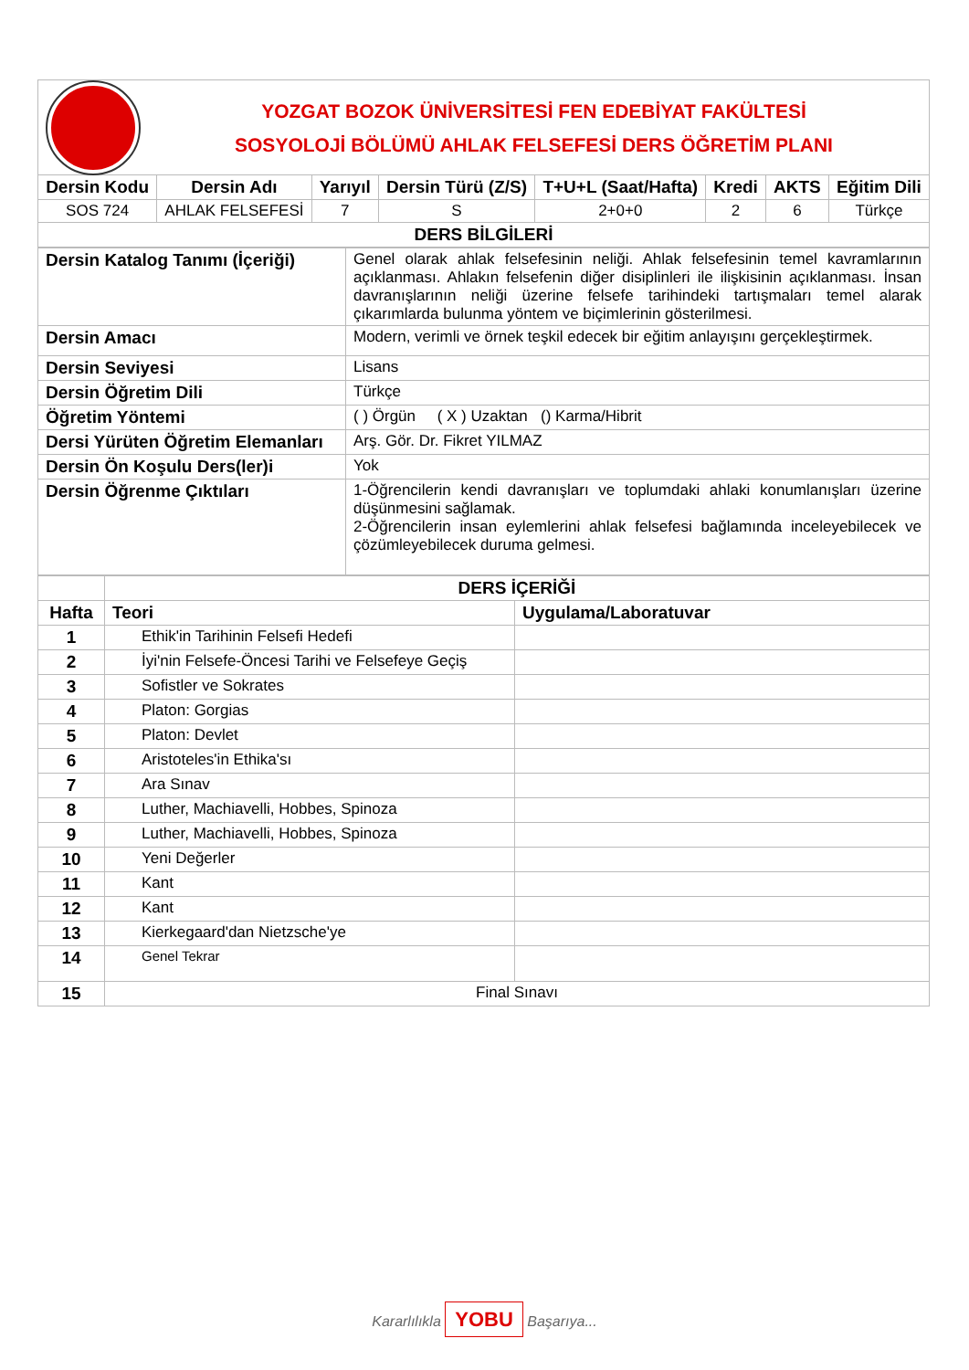YOZGAT BOZOK ÜNİVERSİTESİ FEN EDEBİYAT FAKÜLTESİ
SOSYOLOJİ BÖLÜMÜ AHLAK FELSEFESİ DERS ÖĞRETİM PLANI
| Dersin Kodu | Dersin Adı | Yarıyıl | Dersin Türü (Z/S) | T+U+L (Saat/Hafta) | Kredi | AKTS | Eğitim Dili |
| --- | --- | --- | --- | --- | --- | --- | --- |
| SOS 724 | AHLAK FELSEFESİ | 7 | S | 2+0+0 | 2 | 6 | Türkçe |
| DERS BİLGİLERİ | | | | | | | |
| Dersin Katalog Tanımı (İçeriği) | Genel olarak ahlak felsefesinin neliği. Ahlak felsefesinin temel kavramlarının açıklanması. Ahlakın felsefenin diğer disiplinleri ile ilişkisinin açıklanması. İnsan davranışlarının neliği üzerine felsefe tarihindeki tartışmaları temel alarak çıkarımlarda bulunma yöntem ve biçimlerinin gösterilmesi. |
| Dersin Amacı | Modern, verimli ve örnek teşkil edecek bir eğitim anlayışını gerçekleştirmek. |
| Dersin Seviyesi | Lisans |
| Dersin Öğretim Dili | Türkçe |
| Öğretim Yöntemi | ( ) Örgün ( X ) Uzaktan () Karma/Hibrit |
| Dersi Yürüten Öğretim Elemanları | Arş. Gör. Dr. Fikret YILMAZ |
| Dersin Ön Koşulu Ders(ler)i | Yok |
| Dersin Öğrenme Çıktıları | 1-Öğrencilerin kendi davranışları ve toplumdaki ahlaki konumlanışları üzerine düşünmesini sağlamak. 2-Öğrencilerin insan eylemlerini ahlak felsefesi bağlamında inceleyebilecek ve çözümleyebilecek duruma gelmesi. |
| | DERS İÇERİĞİ | |
| Hafta | Teori | Uygulama/Laboratuvar |
| 1 | Ethik'in Tarihinin Felsefi Hedefi | |
| 2 | İyi'nin Felsefe-Öncesi Tarihi ve Felsefeye Geçiş | |
| 3 | Sofistler ve Sokrates | |
| 4 | Platon: Gorgias | |
| 5 | Platon: Devlet | |
| 6 | Aristoteles'in Ethika'sı | |
| 7 | Ara Sınav | |
| 8 | Luther, Machiavelli, Hobbes, Spinoza | |
| 9 | Luther, Machiavelli, Hobbes, Spinoza | |
| 10 | Yeni Değerler | |
| 11 | Kant | |
| 12 | Kant | |
| 13 | Kierkegaard'dan Nietzsche'ye | |
| 14 | Genel Tekrar | |
| 15 | Final Sınavı | |
Kararlılıkla YOBU Başarıya...